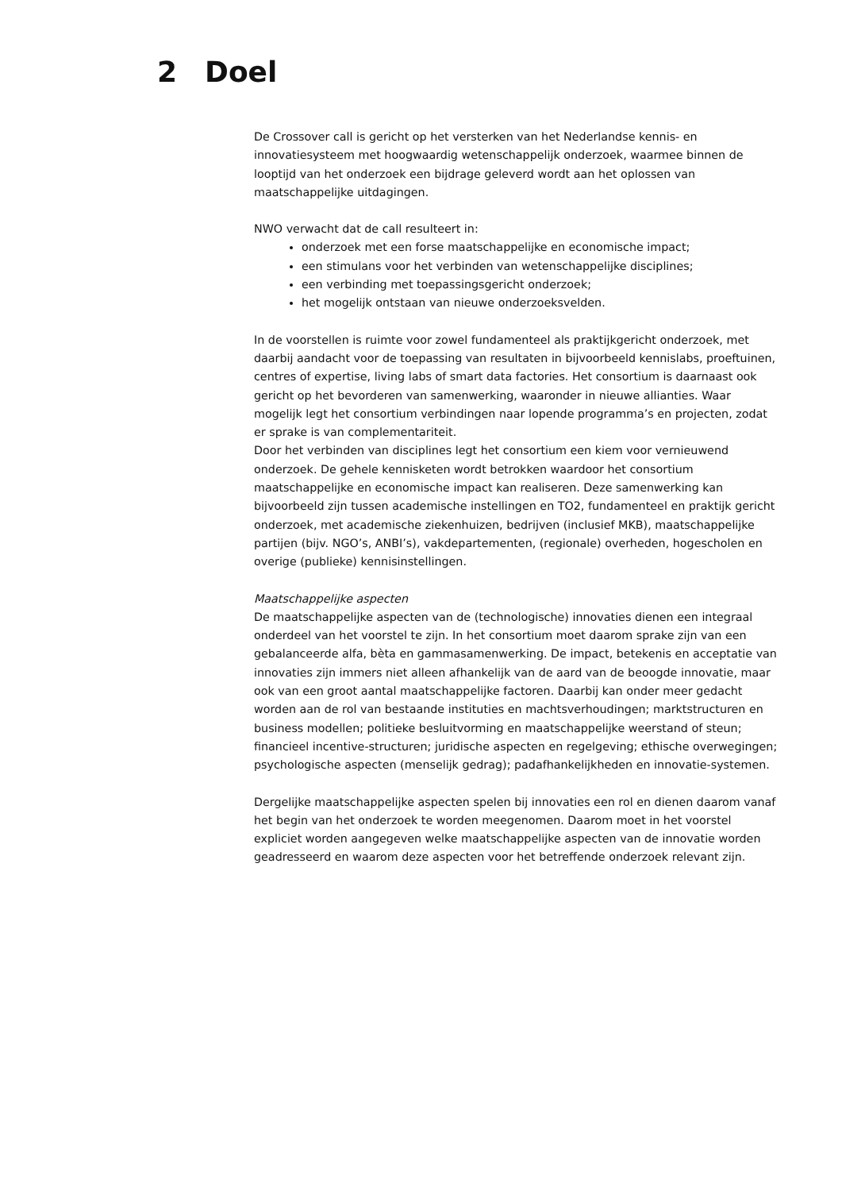2 Doel
De Crossover call is gericht op het versterken van het Nederlandse kennis- en innovatiesysteem met hoogwaardig wetenschappelijk onderzoek, waarmee binnen de looptijd van het onderzoek een bijdrage geleverd wordt aan het oplossen van maatschappelijke uitdagingen.
NWO verwacht dat de call resulteert in:
onderzoek met een forse maatschappelijke en economische impact;
een stimulans voor het verbinden van wetenschappelijke disciplines;
een verbinding met toepassingsgericht onderzoek;
het mogelijk ontstaan van nieuwe onderzoeksvelden.
In de voorstellen is ruimte voor zowel fundamenteel als praktijkgericht onderzoek, met daarbij aandacht voor de toepassing van resultaten in bijvoorbeeld kennislabs, proeftuinen, centres of expertise, living labs of smart data factories. Het consortium is daarnaast ook gericht op het bevorderen van samenwerking, waaronder in nieuwe allianties. Waar mogelijk legt het consortium verbindingen naar lopende programma’s en projecten, zodat er sprake is van complementariteit.
Door het verbinden van disciplines legt het consortium een kiem voor vernieuwend onderzoek. De gehele kennisketen wordt betrokken waardoor het consortium maatschappelijke en economische impact kan realiseren. Deze samenwerking kan bijvoorbeeld zijn tussen academische instellingen en TO2, fundamenteel en praktijk gericht onderzoek, met academische ziekenhuizen, bedrijven (inclusief MKB), maatschappelijke partijen (bijv. NGO’s, ANBI’s), vakdepartementen, (regionale) overheden, hogescholen en overige (publieke) kennisinstellingen.
Maatschappelijke aspecten
De maatschappelijke aspecten van de (technologische) innovaties dienen een integraal onderdeel van het voorstel te zijn. In het consortium moet daarom sprake zijn van een gebalanceerde alfa, bèta en gammasamenwerking. De impact, betekenis en acceptatie van innovaties zijn immers niet alleen afhankelijk van de aard van de beoogde innovatie, maar ook van een groot aantal maatschappelijke factoren. Daarbij kan onder meer gedacht worden aan de rol van bestaande instituties en machtsverhoudingen; marktstructuren en business modellen; politieke besluitvorming en maatschappelijke weerstand of steun; financieel incentive-structuren; juridische aspecten en regelgeving; ethische overwegingen; psychologische aspecten (menselijk gedrag); padafhankelijkheden en innovatie-systemen.
Dergelijke maatschappelijke aspecten spelen bij innovaties een rol en dienen daarom vanaf het begin van het onderzoek te worden meegenomen. Daarom moet in het voorstel expliciet worden aangegeven welke maatschappelijke aspecten van de innovatie worden geadresseerd en waarom deze aspecten voor het betreffende onderzoek relevant zijn.